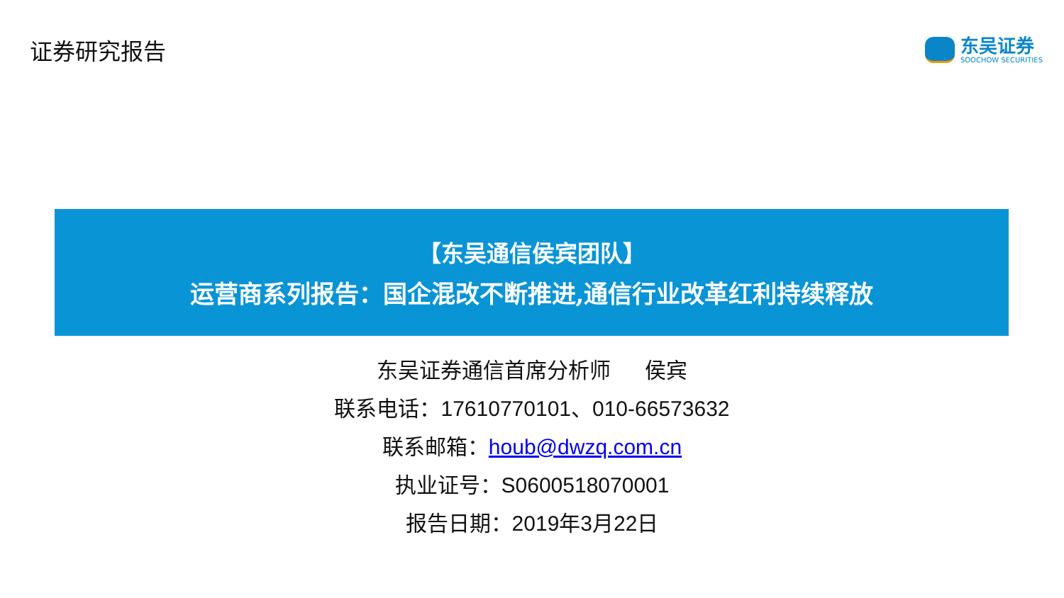证券研究报告
东吴证券
SOOCHOW SECURITIES
【东吴通信侯宾团队】
运营商系列报告：国企混改不断推进,通信行业改革红利持续释放
东吴证券通信首席分析师 侯宾
联系电话：17610770101、010-66573632
联系邮箱：houb@dwzq.com.cn
执业证号：S0600518070001
报告日期：2019年3月22日